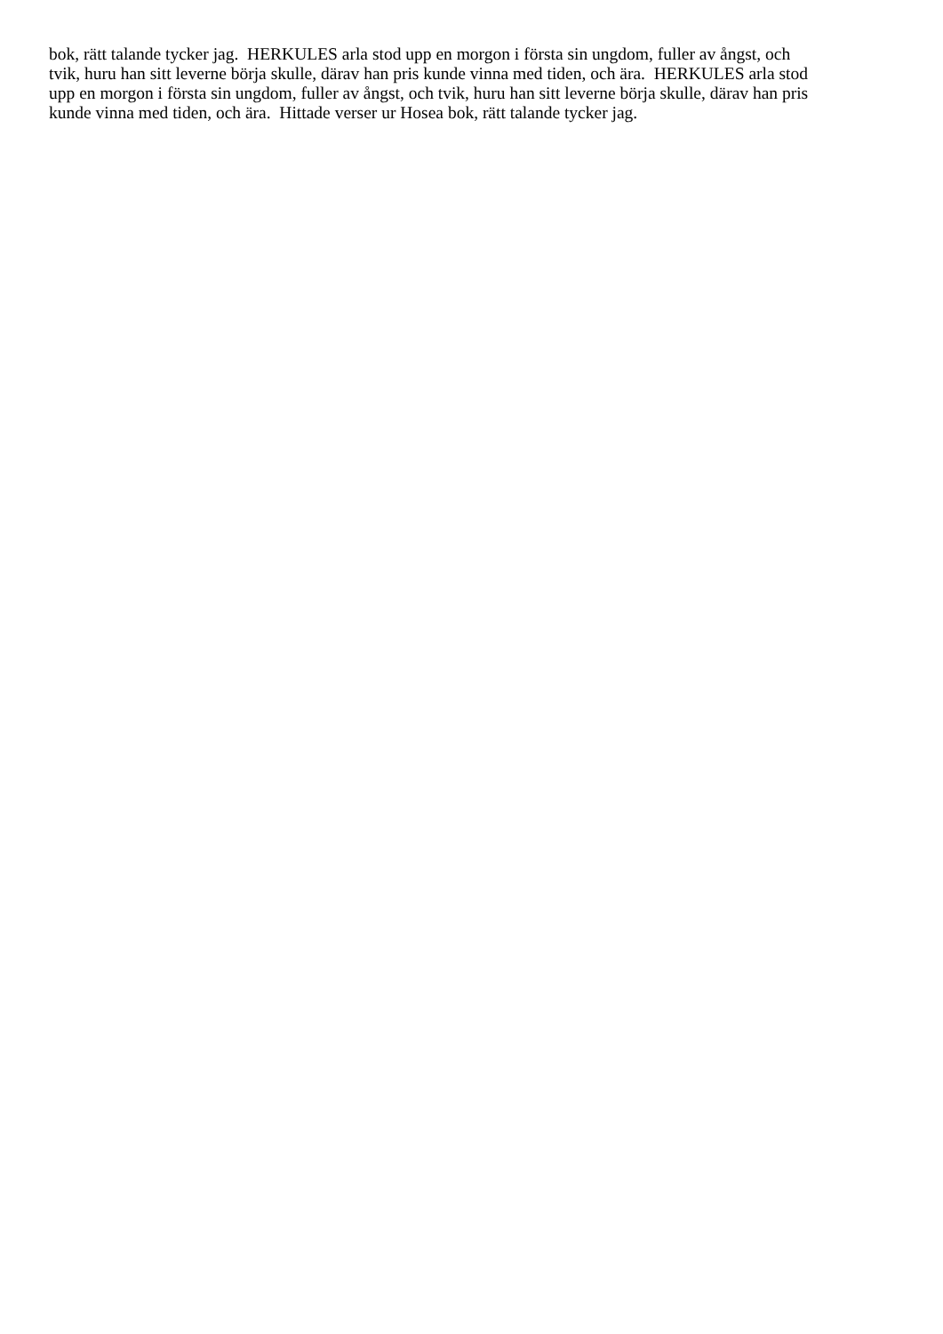bok, rätt talande tycker jag. HERKULES arla stod upp en morgon i första sin ungdom, fuller av ångst, och
tvik, huru han sitt leverne börja skulle, därav han pris kunde vinna med tiden, och ära. HERKULES arla stod
upp en morgon i första sin ungdom, fuller av ångst, och tvik, huru han sitt leverne börja skulle, därav han pris
kunde vinna med tiden, och ära. Hittade verser ur Hosea bok, rätt talande tycker jag.